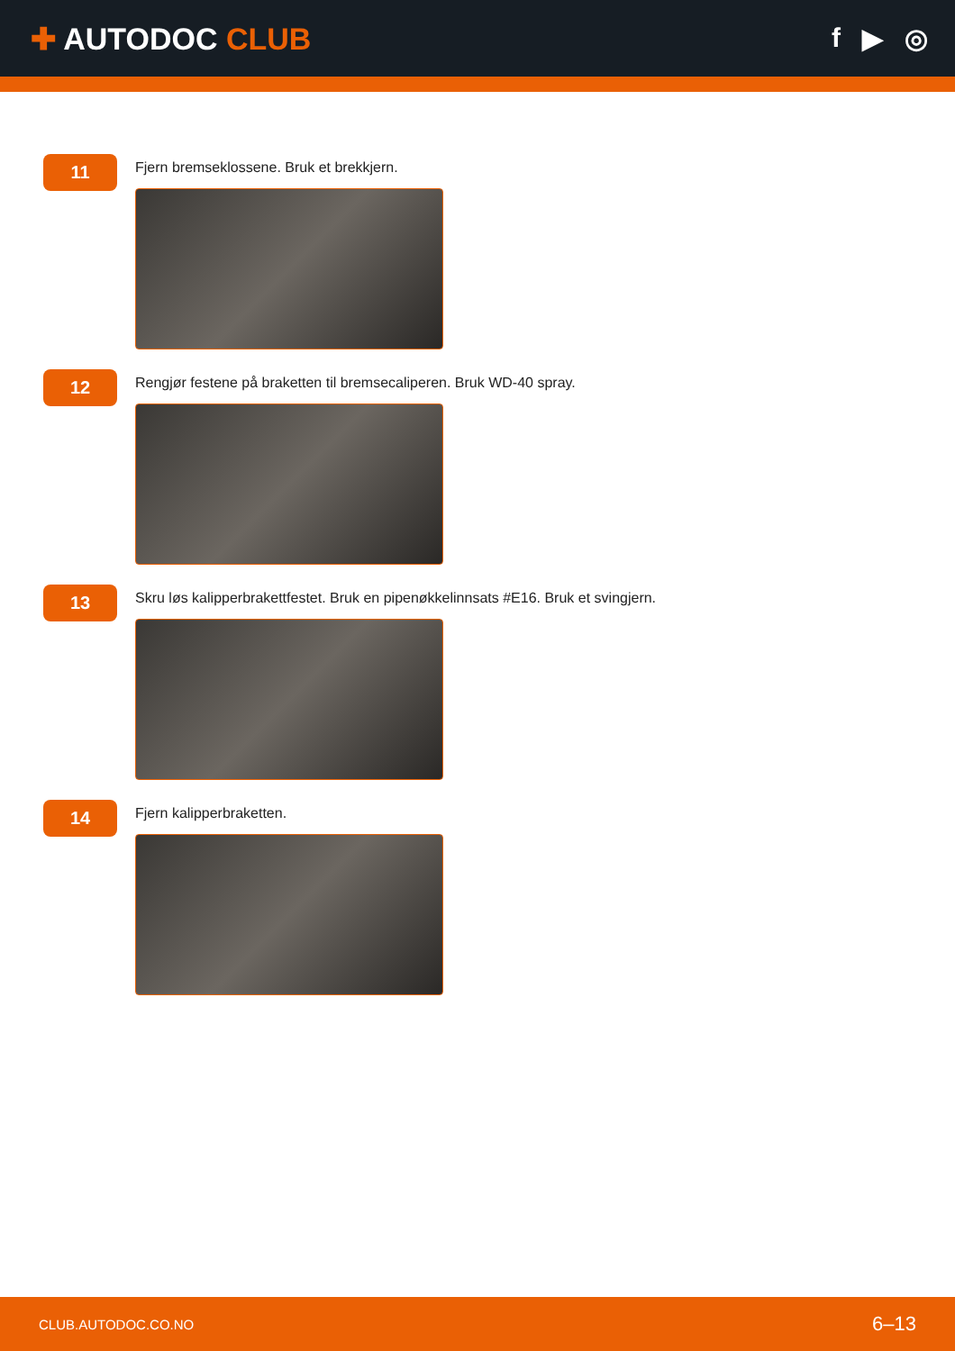✚ AUTODOC CLUB f ▶ ◎
11
Fjern bremseklossene. Bruk et brekkjern.
12
Rengjør festene på braketten til bremsecaliperen. Bruk WD-40 spray.
13
Skru løs kalipperbrakettfestet. Bruk en pipenøkkelinnsats #E16. Bruk et svingjern.
14
Fjern kalipperbraketten.
CLUB.AUTODOC.CO.NO 6–13